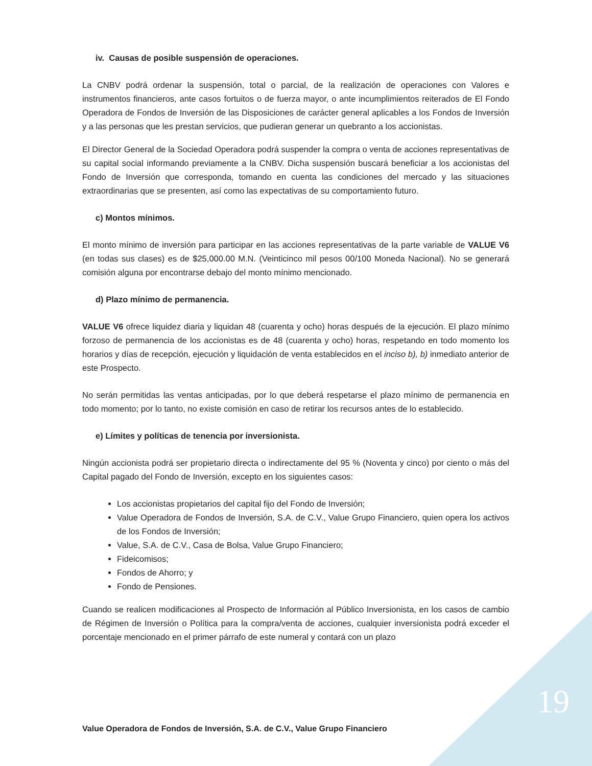iv. Causas de posible suspensión de operaciones.
La CNBV podrá ordenar la suspensión, total o parcial, de la realización de operaciones con Valores e instrumentos financieros, ante casos fortuitos o de fuerza mayor, o ante incumplimientos reiterados de El Fondo Operadora de Fondos de Inversión de las Disposiciones de carácter general aplicables a los Fondos de Inversión y a las personas que les prestan servicios, que pudieran generar un quebranto a los accionistas.
El Director General de la Sociedad Operadora podrá suspender la compra o venta de acciones representativas de su capital social informando previamente a la CNBV. Dicha suspensión buscará beneficiar a los accionistas del Fondo de Inversión que corresponda, tomando en cuenta las condiciones del mercado y las situaciones extraordinarias que se presenten, así como las expectativas de su comportamiento futuro.
c) Montos mínimos.
El monto mínimo de inversión para participar en las acciones representativas de la parte variable de VALUE V6 (en todas sus clases) es de $25,000.00 M.N. (Veinticinco mil pesos 00/100 Moneda Nacional). No se generará comisión alguna por encontrarse debajo del monto mínimo mencionado.
d) Plazo mínimo de permanencia.
VALUE V6 ofrece liquidez diaria y liquidan 48 (cuarenta y ocho) horas después de la ejecución. El plazo mínimo forzoso de permanencia de los accionistas es de 48 (cuarenta y ocho) horas, respetando en todo momento los horarios y días de recepción, ejecución y liquidación de venta establecidos en el inciso b), b) inmediato anterior de este Prospecto.
No serán permitidas las ventas anticipadas, por lo que deberá respetarse el plazo mínimo de permanencia en todo momento; por lo tanto, no existe comisión en caso de retirar los recursos antes de lo establecido.
e) Límites y políticas de tenencia por inversionista.
Ningún accionista podrá ser propietario directa o indirectamente del 95 % (Noventa y cinco) por ciento o más del Capital pagado del Fondo de Inversión, excepto en los siguientes casos:
Los accionistas propietarios del capital fijo del Fondo de Inversión;
Value Operadora de Fondos de Inversión, S.A. de C.V., Value Grupo Financiero, quien opera los activos de los Fondos de Inversión;
Value, S.A. de C.V., Casa de Bolsa, Value Grupo Financiero;
Fideicomisos;
Fondos de Ahorro; y
Fondo de Pensiones.
Cuando se realicen modificaciones al Prospecto de Información al Público Inversionista, en los casos de cambio de Régimen de Inversión o Política para la compra/venta de acciones, cualquier inversionista podrá exceder el porcentaje mencionado en el primer párrafo de este numeral y contará con un plazo
19
Value Operadora de Fondos de Inversión, S.A. de C.V., Value Grupo Financiero